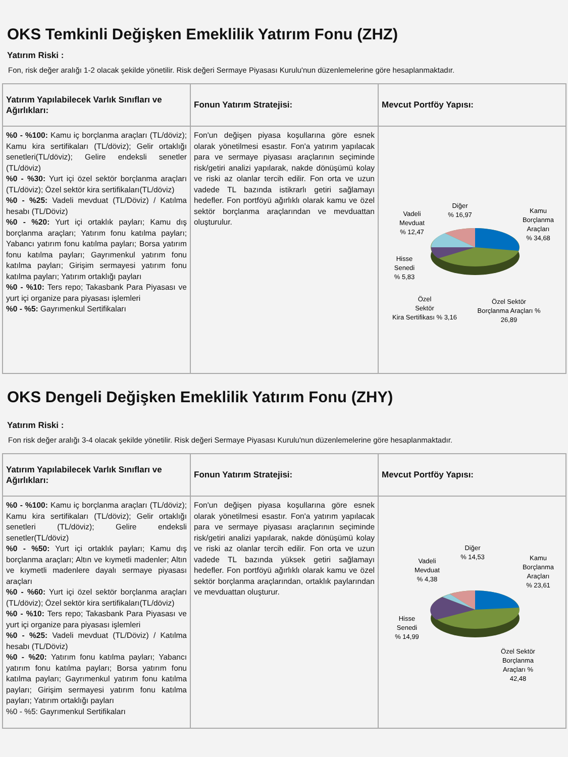OKS Temkinli Değişken Emeklilik Yatırım Fonu (ZHZ)
Yatırım Riski :
Fon, risk değer aralığı 1-2 olacak şekilde yönetilir. Risk değeri Sermaye Piyasası Kurulu'nun düzenlemelerine göre hesaplanmaktadır.
| Yatırım Yapılabilecek Varlık Sınıfları ve Ağırlıkları: | Fonun Yatırım Stratejisi: | Mevcut Portföy Yapısı: |
| --- | --- | --- |
| %0 - %100: Kamu iç borçlanma araçları (TL/döviz); Kamu kira sertifikaları (TL/döviz); Gelir ortaklığı senetleri(TL/döviz); Gelire endeksli senetler (TL/döviz) %0 - %30: Yurt içi özel sektör borçlanma araçları (TL/döviz); Özel sektör kira sertifikaları(TL/döviz) %0 - %25: Vadeli mevduat (TL/Döviz) / Katılma hesabı (TL/Döviz) %0 - %20: Yurt içi ortaklık payları; Kamu dış borçlanma araçları; Yatırım fonu katılma payları; Yabancı yatırım fonu katılma payları; Borsa yatırım fonu katılma payları; Gayrımenkul yatırım fonu katılma payları; Girişim sermayesi yatırım fonu katılma payları; Yatırım ortaklığı payları %0 - %10: Ters repo; Takasbank Para Piyasası ve yurt içi organize para piyasası işlemleri %0 - %5: Gayrımenkul Sertifikaları | Fon'un değişen piyasa koşullarına göre esnek olarak yönetilmesi esastır. Fon'a yatırım yapılacak para ve sermaye piyasası araçlarının seçiminde risk/getiri analizi yapılarak, nakde dönüşümü kolay ve riski az olanlar tercih edilir. Fon orta ve uzun vadede TL bazında istikrarlı getiri sağlamayı hedefler. Fon portföyü ağırlıklı olarak kamu ve özel sektör borçlanma araçlarından ve mevduattan oluşturulur. | Kamu Borçlanma Araçları % 34,68 Diğer % 16,97 Vadeli Mevduat % 12,47 Hisse Senedi % 5,83 Özel Sektör Kira Sertifikası % 3,16 Özel Sektör Borçlanma Araçları % 26,89 |
OKS Dengeli Değişken Emeklilik Yatırım Fonu (ZHY)
Yatırım Riski :
Fon risk değer aralığı 3-4 olacak şekilde yönetilir. Risk değeri Sermaye Piyasası Kurulu'nun düzenlemelerine göre hesaplanmaktadır.
| Yatırım Yapılabilecek Varlık Sınıfları ve Ağırlıkları: | Fonun Yatırım Stratejisi: | Mevcut Portföy Yapısı: |
| --- | --- | --- |
| %0 - %100: Kamu iç borçlanma araçları (TL/döviz); Kamu kira sertifikaları (TL/döviz); Gelir ortaklığı senetleri (TL/döviz); Gelire endeksli senetler(TL/döviz) %0 - %50: Yurt içi ortaklık payları; Kamu dış borçlanma araçları; Altın ve kıymetli madenler; Altın ve kıymetli madenlere dayalı sermaye piyasası araçları %0 - %60: Yurt içi özel sektör borçlanma araçları (TL/döviz); Özel sektör kira sertifikaları(TL/döviz) %0 - %10: Ters repo; Takasbank Para Piyasası ve yurt içi organize para piyasası işlemleri %0 - %25: Vadeli mevduat (TL/Döviz) / Katılma hesabı (TL/Döviz) %0 - %20: Yatırım fonu katılma payları; Yabancı yatırım fonu katılma payları; Borsa yatırım fonu katılma payları; Gayrımenkul yatırım fonu katılma payları; Girişim sermayesi yatırım fonu katılma payları; Yatırım ortaklığı payları %0 - %5: Gayrımenkul Sertifikaları | Fon'un değişen piyasa koşullarına göre esnek olarak yönetilmesi esastır. Fon'a yatırım yapılacak para ve sermaye piyasası araçlarının seçiminde risk/getiri analizi yapılarak, nakde dönüşümü kolay ve riski az olanlar tercih edilir. Fon orta ve uzun vadede TL bazında yüksek getiri sağlamayı hedefler. Fon portföyü ağırlıklı olarak kamu ve özel sektör borçlanma araçlarından, ortaklık paylarından ve mevduattan oluşturur. | Kamu Borçlanma Araçları % 23,61 Diğer % 14,53 Vadeli Mevduat % 4,38 Hisse Senedi % 14,99 Özel Sektör Borçlanma Araçları % 42,48 |